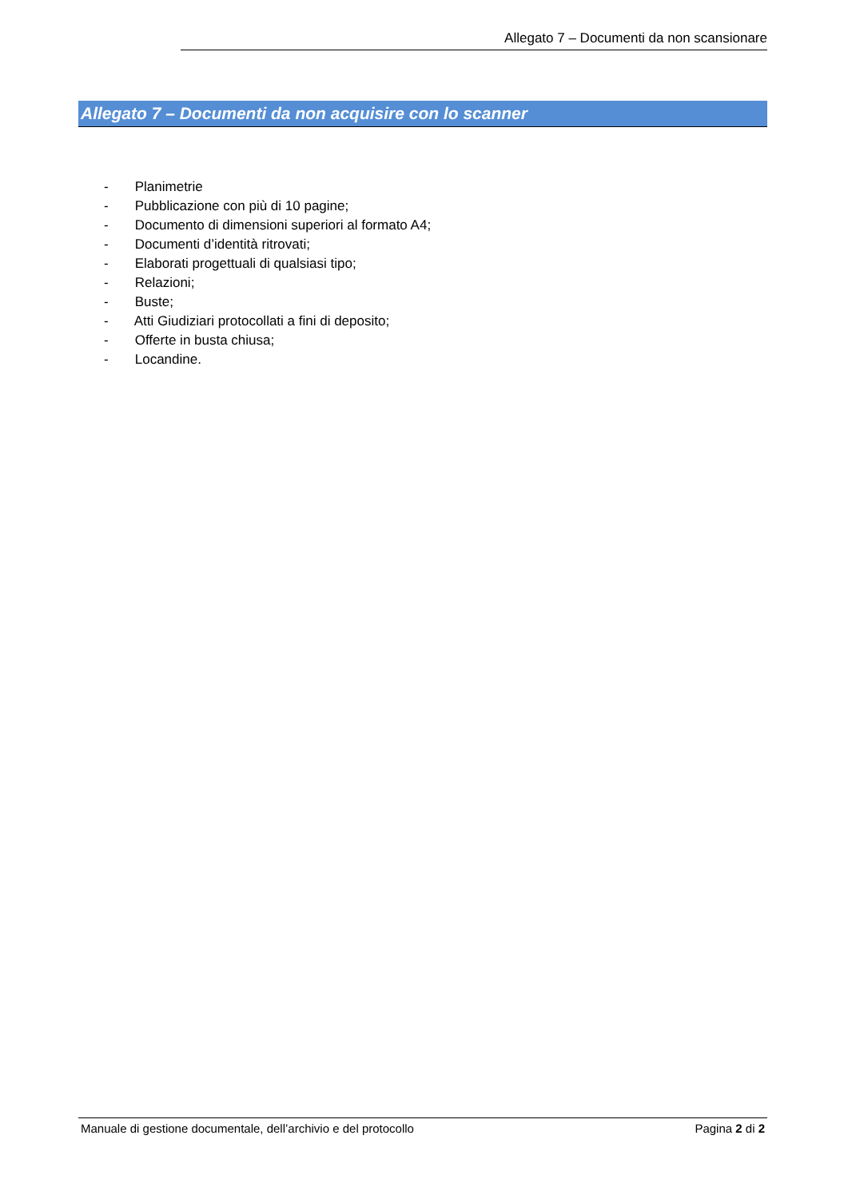Allegato 7 – Documenti da non scansionare
Allegato 7 – Documenti da non acquisire con lo scanner
- Planimetrie
- Pubblicazione con più di 10 pagine;
- Documento di dimensioni superiori al formato A4;
- Documenti d’identità ritrovati;
- Elaborati progettuali di qualsiasi tipo;
- Relazioni;
- Buste;
- Atti Giudiziari protocollati a fini di deposito;
- Offerte in busta chiusa;
- Locandine.
Manuale di gestione documentale, dell’archivio e del protocollo
Pagina 2 di 2